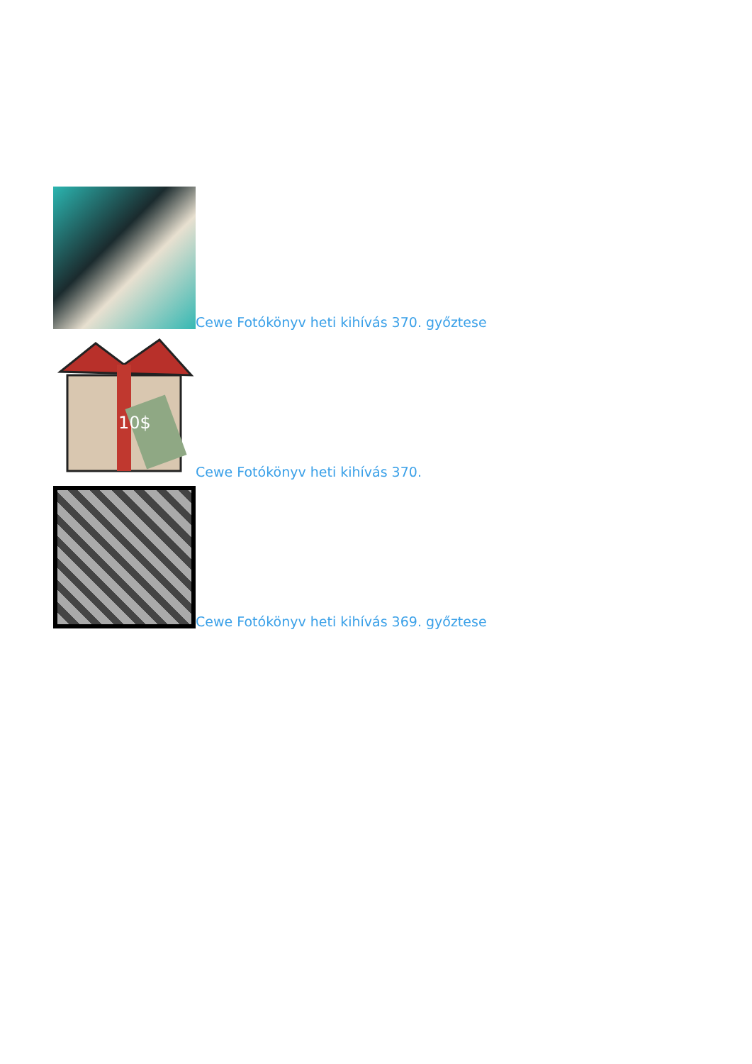Cewe Fotókönyv heti kihívás 370. győztese
10$
Cewe Fotókönyv heti kihívás 370.
Cewe Fotókönyv heti kihívás 369. győztese